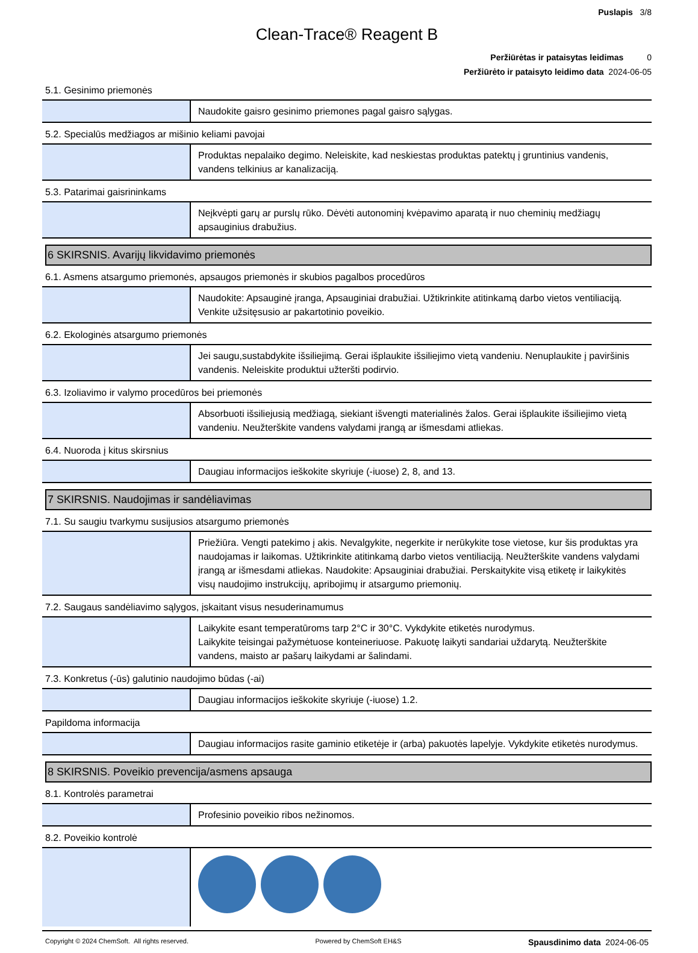Puslapis 3/8
Clean-Trace® Reagent B
Peržiūrėtas ir pataisytas leidimas 0
Peržiūrėto ir pataisyto leidimo data 2024-06-05
5.1. Gesinimo priemonės
| | Naudokite gaisro gesinimo priemones pagal gaisro sąlygas. |
5.2. Specialūs medžiagos ar mišinio keliami pavojai
| | Produktas nepalaiko degimo. Neleiskite, kad neskiestas produktas patektų į gruntinius vandenis, vandens telkinius ar kanalizaciją. |
5.3. Patarimai gaisrininkams
| | Neįkvėpti garų ar purslų rūko. Dėvėti autonominį kvėpavimo aparatą ir nuo cheminių medžiagų apsauginius drabužius. |
6 SKIRSNIS. Avarijų likvidavimo priemonės
6.1. Asmens atsargumo priemonės, apsaugos priemonės ir skubios pagalbos procedūros
| | Naudokite: Apsauginė įranga, Apsauginiai drabužiai. Užtikrinkite atitinkamą darbo vietos ventiliaciją. Venkite užsitęsusio ar pakartotinio poveikio. |
6.2. Ekologinės atsargumo priemonės
| | Jei saugu,sustabdykite išsiliejimą. Gerai išplaukite išsiliejimo vietą vandeniu. Nenuplaukite į paviršinis vandenis. Neleiskite produktui užteršti podirvio. |
6.3. Izoliavimo ir valymo procedūros bei priemonės
| | Absorbuoti išsiliejusią medžiagą, siekiant išvengti materialinės žalos. Gerai išplaukite išsiliejimo vietą vandeniu. Neužterškite vandens valydami įrangą ar išmesdami atliekas. |
6.4. Nuoroda į kitus skirsnius
| | Daugiau informacijos ieškokite skyriuje (-iuose) 2, 8, and 13. |
7 SKIRSNIS. Naudojimas ir sandėliavimas
7.1. Su saugiu tvarkymu susijusios atsargumo priemonės
| | Priežiūra. Vengti patekimo į akis. Nevalgykite, negerkite ir nerūkykite tose vietose, kur šis produktas yra naudojamas ir laikomas. Užtikrinkite atitinkamą darbo vietos ventiliaciją. Neužterškite vandens valydami įrangą ar išmesdami atliekas. Naudokite: Apsauginiai drabužiai. Perskaitykite visą etiketę ir laikykitės visų naudojimo instrukcijų, apribojimų ir atsargumo priemonių. |
7.2. Saugaus sandėliavimo sąlygos, įskaitant visus nesuderinamumus
| | Laikykite esant temperatūroms tarp 2°C ir 30°C. Vykdykite etiketės nurodymus. Laikykite teisingai pažymėtuose konteineriuose. Pakuotę laikyti sandariai uždarytą. Neužterškite vandens, maisto ar pašarų laikydami ar šalindami. |
7.3. Konkretus (-ūs) galutinio naudojimo būdas (-ai)
| | Daugiau informacijos ieškokite skyriuje (-iuose) 1.2. |
Papildoma informacija
| | Daugiau informacijos rasite gaminio etiketėje ir (arba) pakuotės lapelyje. Vykdykite etiketės nurodymus. |
8 SKIRSNIS. Poveikio prevencija/asmens apsauga
8.1. Kontrolės parametrai
| | Profesinio poveikio ribos nežinomos. |
8.2. Poveikio kontrolė
Copyright © 2024 ChemSoft. All rights reserved. Powered by ChemSoft EH&S Spausdinimo data 2024-06-05